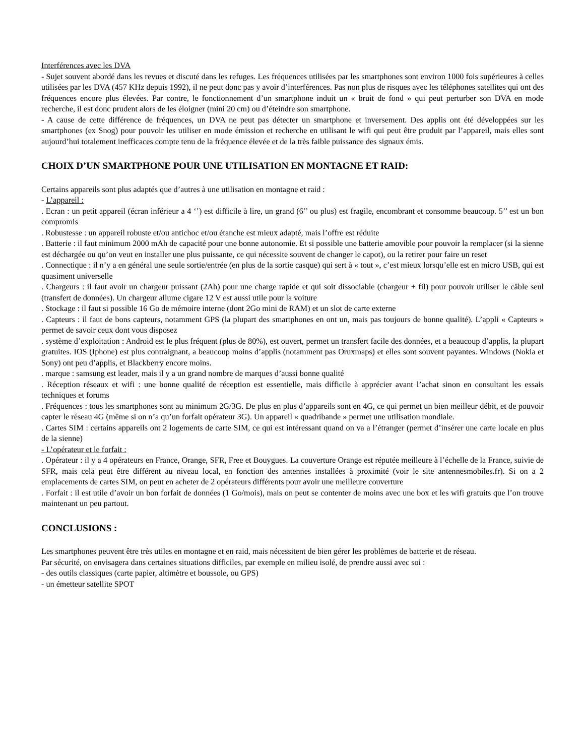Interférences avec les DVA
- Sujet souvent abordé dans les revues et discuté dans les refuges. Les fréquences utilisées par les smartphones sont environ 1000 fois supérieures à celles utilisées par les DVA (457 KHz depuis 1992), il ne peut donc pas y avoir d’interférences. Pas non plus de risques avec les téléphones satellites qui ont des fréquences encore plus élevées. Par contre, le fonctionnement d’un smartphone induit un « bruit de fond » qui peut perturber son DVA en mode recherche, il est donc prudent alors de les éloigner (mini 20 cm) ou d’éteindre son smartphone.
- A cause de cette différence de fréquences, un DVA ne peut pas détecter un smartphone et inversement. Des applis ont été développées sur les smartphones (ex Snog) pour pouvoir les utiliser en mode émission et recherche en utilisant le wifi qui peut être produit par l’appareil, mais elles sont aujourd’hui totalement inefficaces compte tenu de la fréquence élevée et de la très faible puissance des signaux émis.
CHOIX D’UN SMARTPHONE POUR UNE UTILISATION EN MONTAGNE ET RAID:
Certains appareils sont plus adaptés que d’autres à une utilisation en montagne et raid :
- L’appareil :
. Ecran : un petit appareil (écran inférieur a 4 ‘’) est difficile à lire, un grand (6’’ ou plus) est fragile, encombrant et consomme beaucoup. 5’’ est un bon compromis
. Robustesse : un appareil robuste et/ou antichoc et/ou étanche est mieux adapté, mais l’offre est réduite
. Batterie : il faut minimum 2000 mAh de capacité pour une bonne autonomie. Et si possible une batterie amovible pour pouvoir la remplacer (si la sienne est déchargée ou qu’on veut en installer une plus puissante, ce qui nécessite souvent de changer le capot), ou la retirer pour faire un reset
. Connectique : il n’y a en général une seule sortie/entrée (en plus de la sortie casque) qui sert à « tout », c’est mieux lorsqu’elle est en micro USB, qui est quasiment universelle
. Chargeurs : il faut avoir un chargeur puissant (2Ah) pour une charge rapide et qui soit dissociable (chargeur + fil) pour pouvoir utiliser le câble seul (transfert de données). Un chargeur allume cigare 12 V est aussi utile pour la voiture
. Stockage : il faut si possible 16 Go de mémoire interne (dont 2Go mini de RAM) et un slot de carte externe
. Capteurs : il faut de bons capteurs, notamment GPS (la plupart des smartphones en ont un, mais pas toujours de bonne qualité). L’appli « Capteurs » permet de savoir ceux dont vous disposez
. système d’exploitation : Android est le plus fréquent (plus de 80%), est ouvert, permet un transfert facile des données, et a beaucoup d’applis, la plupart gratuites. IOS (Iphone) est plus contraignant, a beaucoup moins d’applis (notamment pas Oruxmaps) et elles sont souvent payantes. Windows (Nokia et Sony) ont peu d’applis, et Blackberry encore moins.
. marque : samsung est leader, mais il y a un grand nombre de marques d’aussi bonne qualité
. Réception réseaux et wifi : une bonne qualité de réception est essentielle, mais difficile à apprécier avant l’achat sinon en consultant les essais techniques et forums
. Fréquences : tous les smartphones sont au minimum 2G/3G. De plus en plus d’appareils sont en 4G, ce qui permet un bien meilleur débit, et de pouvoir capter le réseau 4G (même si on n’a qu’un forfait opérateur 3G). Un appareil « quadribande » permet une utilisation mondiale.
. Cartes SIM : certains appareils ont 2 logements de carte SIM, ce qui est intéressant quand on va a l’étranger (permet d’insérer une carte locale en plus de la sienne)
- L’opérateur et le forfait :
. Opérateur : il y a 4 opérateurs en France, Orange, SFR, Free et Bouygues. La couverture Orange est réputée meilleure à l’échelle de la France, suivie de SFR, mais cela peut être différent au niveau local, en fonction des antennes installées à proximité (voir le site antennesmobiles.fr). Si on a 2 emplacements de cartes SIM, on peut en acheter de 2 opérateurs différents pour avoir une meilleure couverture
. Forfait : il est utile d’avoir un bon forfait de données (1 Go/mois), mais on peut se contenter de moins avec une box et les wifi gratuits que l’on trouve maintenant un peu partout.
CONCLUSIONS :
Les smartphones peuvent être très utiles en montagne et en raid, mais nécessitent de bien gérer les problèmes de batterie et de réseau.
Par sécurité, on envisagera dans certaines situations difficiles, par exemple en milieu isolé, de prendre aussi avec soi :
- des outils classiques (carte papier, altimètre et boussole, ou GPS)
- un émetteur satellite SPOT